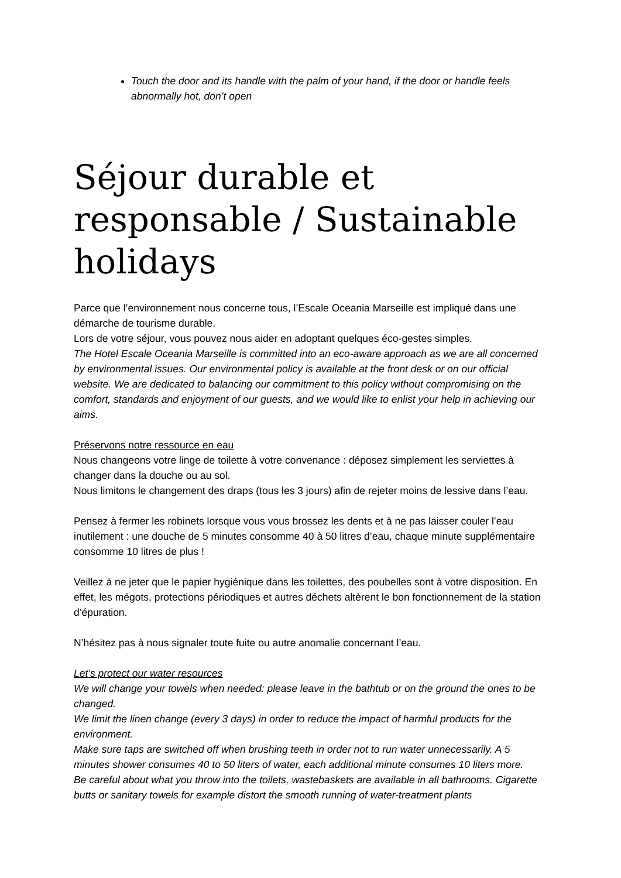Touch the door and its handle with the palm of your hand, if the door or handle feels abnormally hot, don’t open
Séjour durable et responsable / Sustainable holidays
Parce que l’environnement nous concerne tous, l’Escale Oceania Marseille est impliqué dans une démarche de tourisme durable.
Lors de votre séjour, vous pouvez nous aider en adoptant quelques éco-gestes simples.
The Hotel Escale Oceania Marseille is committed into an eco-aware approach as we are all concerned by environmental issues. Our environmental policy is available at the front desk or on our official website. We are dedicated to balancing our commitment to this policy without compromising on the comfort, standards and enjoyment of our guests, and we would like to enlist your help in achieving our aims.
Préservons notre ressource en eau
Nous changeons votre linge de toilette à votre convenance : déposez simplement les serviettes à changer dans la douche ou au sol.
Nous limitons le changement des draps (tous les 3 jours) afin de rejeter moins de lessive dans l’eau.
Pensez à fermer les robinets lorsque vous vous brossez les dents et à ne pas laisser couler l’eau inutilement : une douche de 5 minutes consomme 40 à 50 litres d’eau, chaque minute supplémentaire consomme 10 litres de plus !
Veillez à ne jeter que le papier hygiénique dans les toilettes, des poubelles sont à votre disposition. En effet, les mégots, protections périodiques et autres déchets altèrent le bon fonctionnement de la station d’épuration.
N’hésitez pas à nous signaler toute fuite ou autre anomalie concernant l’eau.
Let’s protect our water resources
We will change your towels when needed: please leave in the bathtub or on the ground the ones to be changed.
We limit the linen change (every 3 days) in order to reduce the impact of harmful products for the environment.
Make sure taps are switched off when brushing teeth in order not to run water unnecessarily. A 5 minutes shower consumes 40 to 50 liters of water, each additional minute consumes 10 liters more.
Be careful about what you throw into the toilets, wastebaskets are available in all bathrooms. Cigarette butts or sanitary towels for example distort the smooth running of water-treatment plants